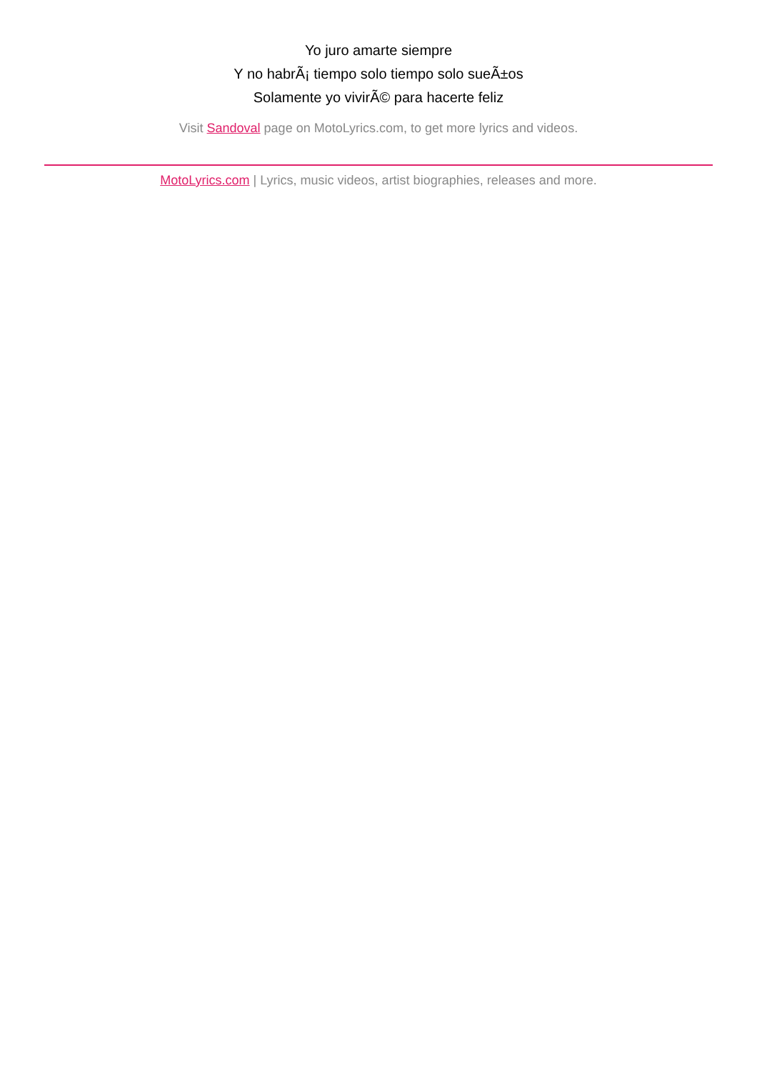Yo juro amarte siempre
Y no habrÃ¡ tiempo solo tiempo solo sueÃ±os
Solamente yo vivirÃ© para hacerte feliz
Visit Sandoval page on MotoLyrics.com, to get more lyrics and videos.
MotoLyrics.com | Lyrics, music videos, artist biographies, releases and more.